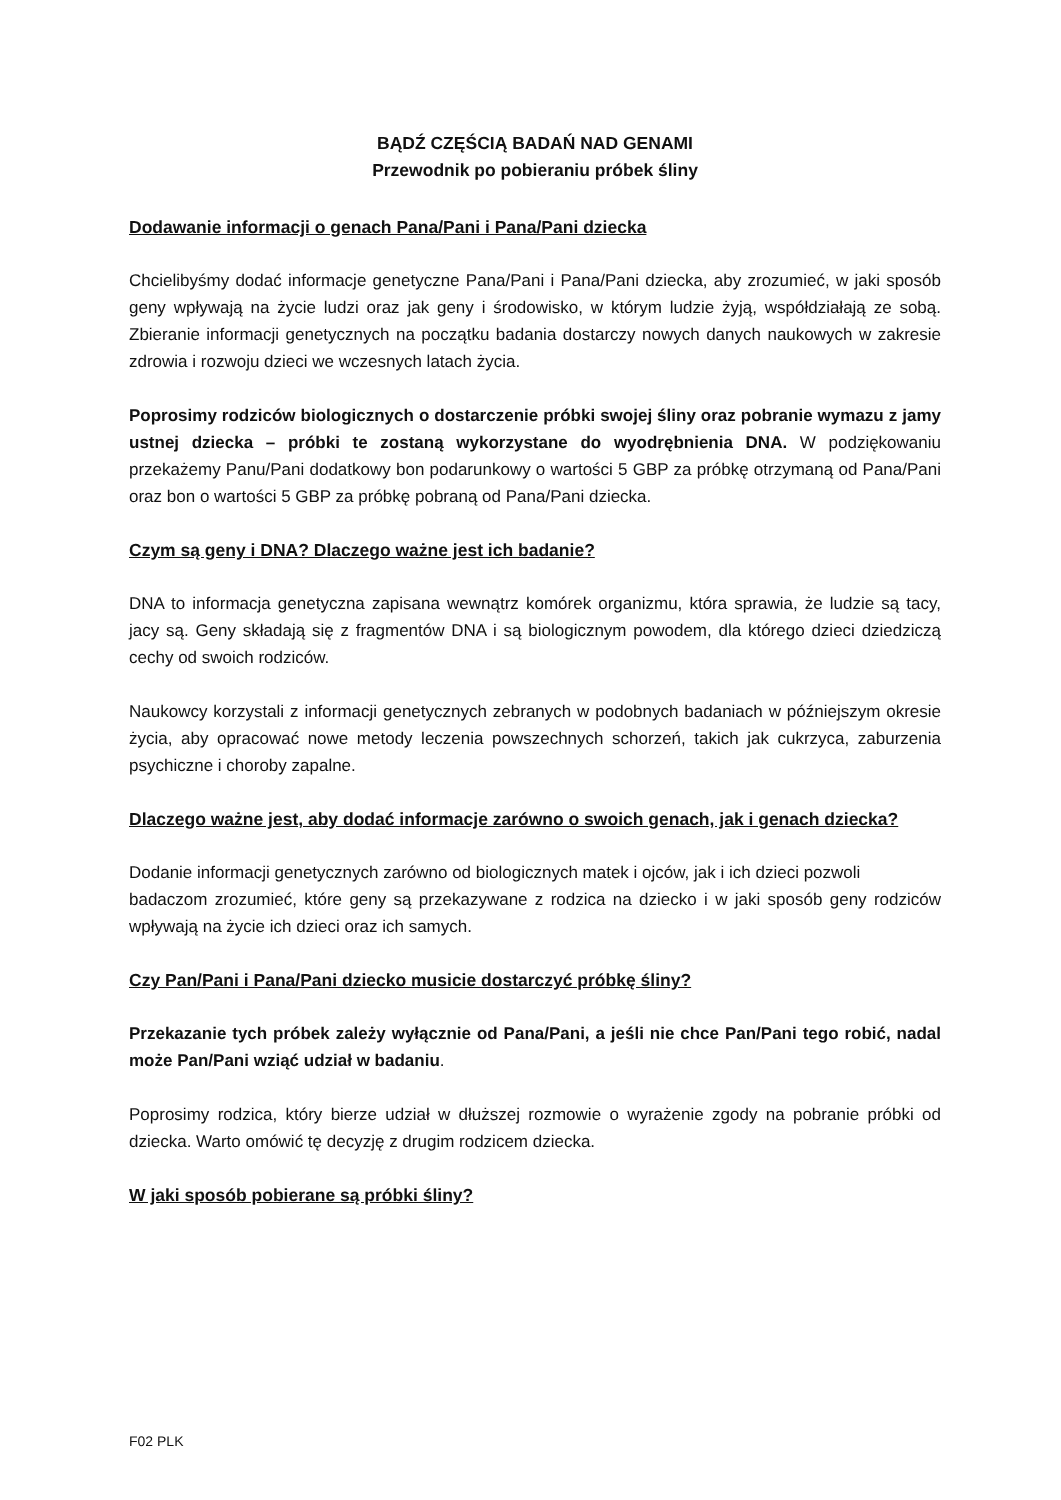BĄDŹ CZĘŚCIĄ BADAŃ NAD GENAMI
Przewodnik po pobieraniu próbek śliny
Dodawanie informacji o genach Pana/Pani i Pana/Pani dziecka
Chcielibyśmy dodać informacje genetyczne Pana/Pani i Pana/Pani dziecka, aby zrozumieć, w jaki sposób geny wpływają na życie ludzi oraz jak geny i środowisko, w którym ludzie żyją, współdziałają ze sobą. Zbieranie informacji genetycznych na początku badania dostarczy nowych danych naukowych w zakresie zdrowia i rozwoju dzieci we wczesnych latach życia.
Poprosimy rodziców biologicznych o dostarczenie próbki swojej śliny oraz pobranie wymazu z jamy ustnej dziecka – próbki te zostaną wykorzystane do wyodrębnienia DNA. W podziękowaniu przekażemy Panu/Pani dodatkowy bon podarunkowy o wartości 5 GBP za próbkę otrzymaną od Pana/Pani oraz bon o wartości 5 GBP za próbkę pobraną od Pana/Pani dziecka.
Czym są geny i DNA? Dlaczego ważne jest ich badanie?
DNA to informacja genetyczna zapisana wewnątrz komórek organizmu, która sprawia, że ludzie są tacy, jacy są. Geny składają się z fragmentów DNA i są biologicznym powodem, dla którego dzieci dziedziczą cechy od swoich rodziców.
Naukowcy korzystali z informacji genetycznych zebranych w podobnych badaniach w późniejszym okresie życia, aby opracować nowe metody leczenia powszechnych schorzeń, takich jak cukrzyca, zaburzenia psychiczne i choroby zapalne.
Dlaczego ważne jest, aby dodać informacje zarówno o swoich genach, jak i genach dziecka?
Dodanie informacji genetycznych zarówno od biologicznych matek i ojców, jak i ich dzieci pozwoli
badaczom zrozumieć, które geny są przekazywane z rodzica na dziecko i w jaki sposób geny rodziców wpływają na życie ich dzieci oraz ich samych.
Czy Pan/Pani i Pana/Pani dziecko musicie dostarczyć próbkę śliny?
Przekazanie tych próbek zależy wyłącznie od Pana/Pani, a jeśli nie chce Pan/Pani tego robić, nadal może Pan/Pani wziąć udział w badaniu.
Poprosimy rodzica, który bierze udział w dłuższej rozmowie o wyrażenie zgody na pobranie próbki od dziecka. Warto omówić tę decyzję z drugim rodzicem dziecka.
W jaki sposób pobierane są próbki śliny?
F02 PLK